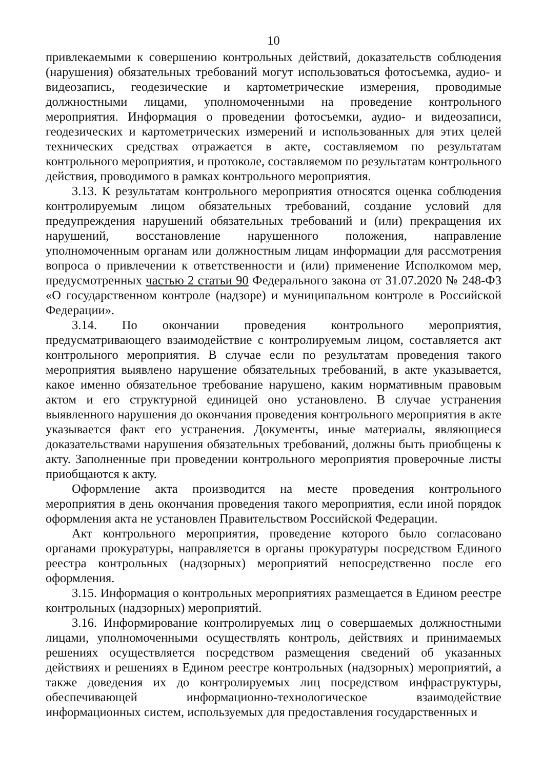10
привлекаемыми к совершению контрольных действий, доказательств соблюдения (нарушения) обязательных требований могут использоваться фотосъемка, аудио- и видеозапись, геодезические и картометрические измерения, проводимые должностными лицами, уполномоченными на проведение контрольного мероприятия. Информация о проведении фотосъемки, аудио- и видеозаписи, геодезических и картометрических измерений и использованных для этих целей технических средствах отражается в акте, составляемом по результатам контрольного мероприятия, и протоколе, составляемом по результатам контрольного действия, проводимого в рамках контрольного мероприятия.
3.13. К результатам контрольного мероприятия относятся оценка соблюдения контролируемым лицом обязательных требований, создание условий для предупреждения нарушений обязательных требований и (или) прекращения их нарушений, восстановление нарушенного положения, направление уполномоченным органам или должностным лицам информации для рассмотрения вопроса о привлечении к ответственности и (или) применение Исполкомом мер, предусмотренных частью 2 статьи 90 Федерального закона от 31.07.2020 № 248-ФЗ «О государственном контроле (надзоре) и муниципальном контроле в Российской Федерации».
3.14. По окончании проведения контрольного мероприятия, предусматривающего взаимодействие с контролируемым лицом, составляется акт контрольного мероприятия. В случае если по результатам проведения такого мероприятия выявлено нарушение обязательных требований, в акте указывается, какое именно обязательное требование нарушено, каким нормативным правовым актом и его структурной единицей оно установлено. В случае устранения выявленного нарушения до окончания проведения контрольного мероприятия в акте указывается факт его устранения. Документы, иные материалы, являющиеся доказательствами нарушения обязательных требований, должны быть приобщены к акту. Заполненные при проведении контрольного мероприятия проверочные листы приобщаются к акту.
Оформление акта производится на месте проведения контрольного мероприятия в день окончания проведения такого мероприятия, если иной порядок оформления акта не установлен Правительством Российской Федерации.
Акт контрольного мероприятия, проведение которого было согласовано органами прокуратуры, направляется в органы прокуратуры посредством Единого реестра контрольных (надзорных) мероприятий непосредственно после его оформления.
3.15. Информация о контрольных мероприятиях размещается в Едином реестре контрольных (надзорных) мероприятий.
3.16. Информирование контролируемых лиц о совершаемых должностными лицами, уполномоченными осуществлять контроль, действиях и принимаемых решениях осуществляется посредством размещения сведений об указанных действиях и решениях в Едином реестре контрольных (надзорных) мероприятий, а также доведения их до контролируемых лиц посредством инфраструктуры, обеспечивающей информационно-технологическое взаимодействие информационных систем, используемых для предоставления государственных и